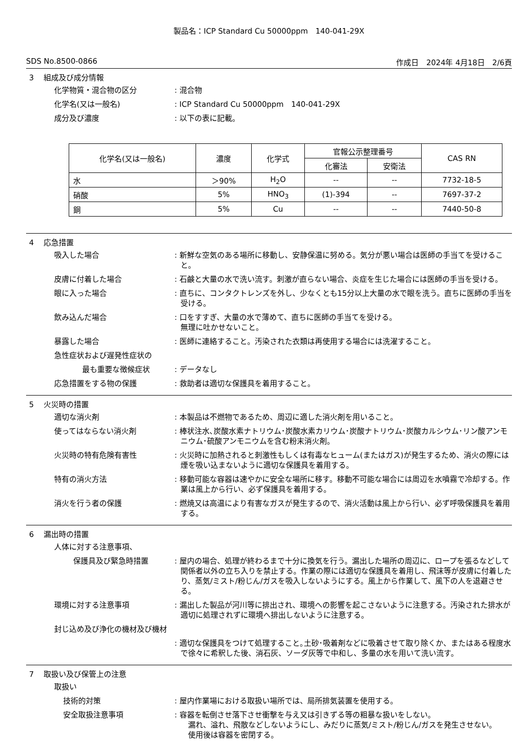製品名：ICP Standard Cu 50000ppm　140-041-29X
SDS No.8500-0866 作成日　2024年 4月18日　2/6頁
3　 組成及び成分情報
化学物質・混合物の区分 : 混合物
化学名(又は一般名) : ICP Standard Cu 50000ppm　140-041-29X
成分及び濃度 : 以下の表に記載。
| 化学名(又は一般名) | 濃度 | 化学式 | 官報公示整理番号 | | CAS RN |
| --- | --- | --- | --- | --- | --- |
| | | | 化審法 | 安衛法 | |
| 水 | ＞90% | H<sub>2</sub>O | -- | -- | 7732-18-5 |
| 硝酸 | 5% | HNO<sub>3</sub> | (1)-394 | -- | 7697-37-2 |
| 銅 | 5% | Cu | -- | -- | 7440-50-8 |
4　 応急措置
吸入した場合 : 新鮮な空気のある場所に移動し、安静保温に努める。気分が悪い場合は医師の手当てを受けること。
皮膚に付着した場合 : 石鹸と大量の水で洗い流す。刺激が直らない場合、炎症を生じた場合には医師の手当を受ける。
眼に入った場合 : 直ちに、コンタクトレンズを外し、少なくとも15分以上大量の水で眼を洗う。直ちに医師の手当を受ける。
飲み込んだ場合 : 口をすすぎ、大量の水で薄めて、直ちに医師の手当てを受ける。
無理に吐かせないこと。
暴露した場合 : 医師に連絡すること。汚染された衣類は再使用する場合には洗濯すること。
急性症状および遅発性症状の
最も重要な徴候症状 : データなし
応急措置をする物の保護 : 救助者は適切な保護具を着用すること。
5　 火災時の措置
適切な消火剤 : 本製品は不燃物であるため、周辺に適した消火剤を用いること。
使ってはならない消火剤 : 棒状注水､炭酸水素ナトリウム･炭酸水素カリウム･炭酸ナトリウム･炭酸カルシウム･リン酸アンモニウム･硫酸アンモニウムを含む粉末消火剤。
火災時の特有危険有害性 : 火災時に加熱されると刺激性もしくは有毒なヒューム(またはガス)が発生するため、消火の際には煙を吸い込まないように適切な保護具を着用する。
特有の消火方法 : 移動可能な容器は速やかに安全な場所に移す。移動不可能な場合には周辺を水噴霧で冷却する。作業は風上から行い、必ず保護具を着用する。
消火を行う者の保護 : 燃焼又は高温により有害なガスが発生するので、消火活動は風上から行い、必ず呼吸保護具を着用する。
6　 漏出時の措置
人体に対する注意事項、
保護具及び緊急時措置 : 屋内の場合、処理が終わるまで十分に換気を行う。漏出した場所の周辺に、ロープを張るなどして関係者以外の立ち入りを禁止する。作業の際には適切な保護具を着用し、飛沫等が皮膚に付着したり、蒸気/ミスト/粉じん/ガスを吸入しないようにする。風上から作業して、風下の人を退避させる。
環境に対する注意事項 : 漏出した製品が河川等に排出され、環境への影響を起こさないように注意する。汚染された排水が適切に処理されずに環境へ排出しないように注意する。
封じ込め及び浄化の機材及び機材
: 適切な保護具をつけて処理すること｡土砂･吸着剤などに吸着させて取り除くか、またはある程度水で徐々に希釈した後、消石灰、ソーダ灰等で中和し、多量の水を用いて洗い流す。
7　 取扱い及び保管上の注意
取扱い
技術的対策 : 屋内作業場における取扱い場所では、局所排気装置を使用する。
安全取扱注意事項 : 容器を転倒させ落下させ衝撃を与え又は引きずる等の粗暴な扱いをしない。
　漏れ、溢れ、飛散などしないようにし、みだりに蒸気/ミスト/粉じん/ガスを発生させない。
　使用後は容器を密閉する。